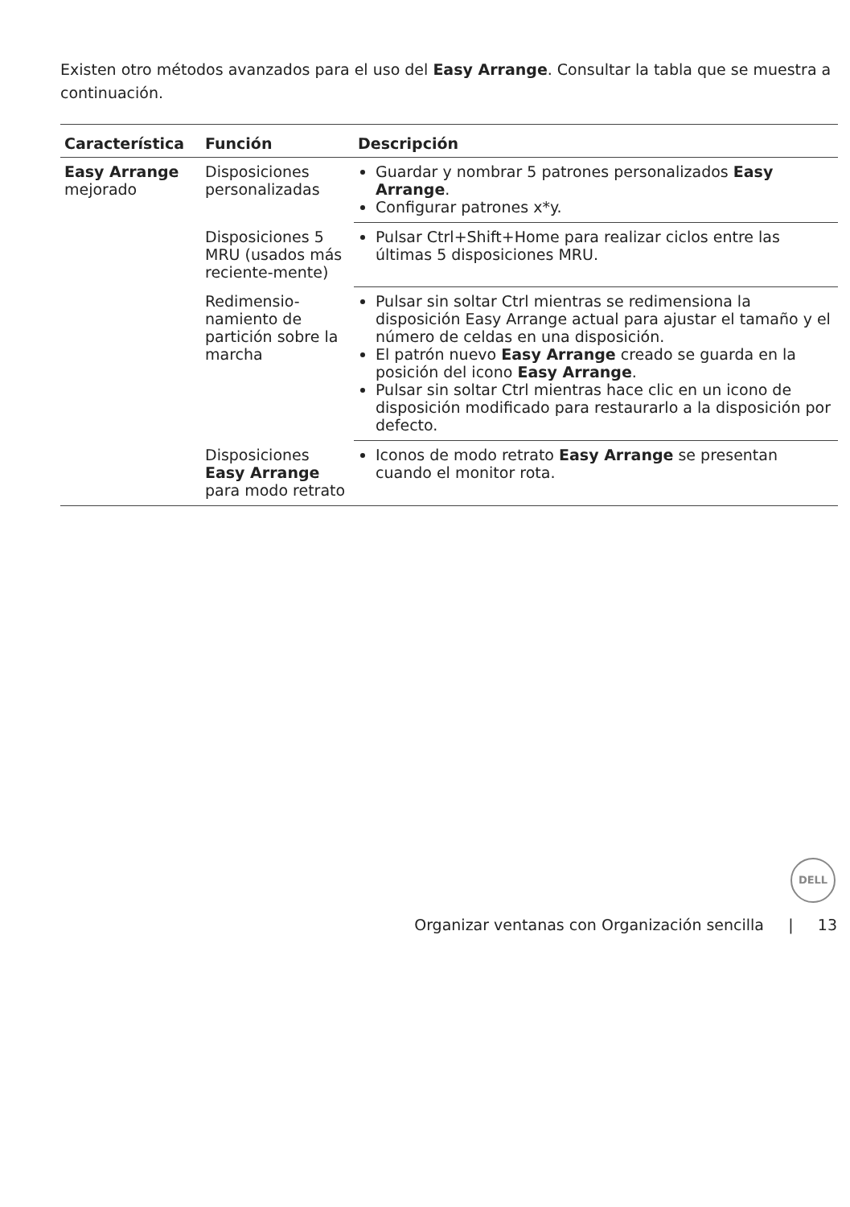Existen otro métodos avanzados para el uso del Easy Arrange. Consultar la tabla que se muestra a continuación.
| Característica | Función | Descripción |
| --- | --- | --- |
| Easy Arrange mejorado | Disposiciones personalizadas | Guardar y nombrar 5 patrones personalizados Easy Arrange . Configurar patrones x*y. |
| | Disposiciones 5 MRU (usados más reciente-mente) | Pulsar Ctrl+Shift+Home para realizar ciclos entre las últimas 5 disposiciones MRU. |
| | Redimensio-namiento de partición sobre la marcha | Pulsar sin soltar Ctrl mientras se redimensiona la disposición Easy Arrange actual para ajustar el tamaño y el número de celdas en una disposición. El patrón nuevo Easy Arrange creado se guarda en la posición del icono Easy Arrange . Pulsar sin soltar Ctrl mientras hace clic en un icono de disposición modificado para restaurarlo a la disposición por defecto. |
| | Disposiciones Easy Arrange para modo retrato | Iconos de modo retrato Easy Arrange se presentan cuando el monitor rota. |
DELL
Organizar ventanas con Organización sencilla | 13